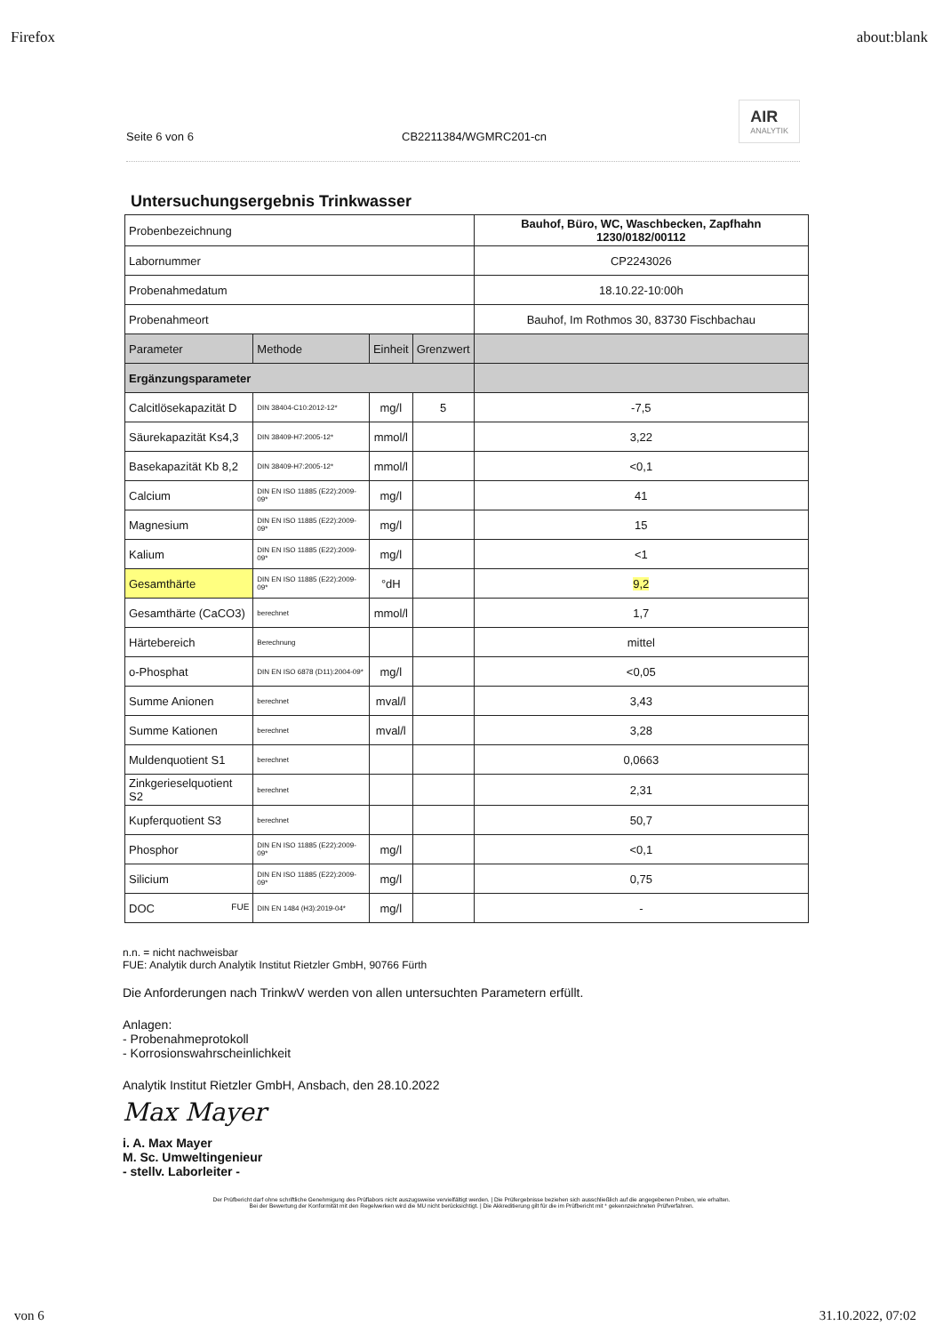Firefox about:blank
Seite 6 von 6 CB2211384/WGMRC201-cn
AIR
ANALYTIK
Untersuchungsergebnis Trinkwasser
| Probenbezeichnung | | | | Bauhof, Büro, WC, Waschbecken, Zapfhahn 1230/0182/00112 |
| Labornummer | | | | CP2243026 |
| Probenahmedatum | | | | 18.10.22-10:00h |
| Probenahmeort | | | | Bauhof, Im Rothmos 30, 83730 Fischbachau |
| Parameter | Methode | Einheit | Grenzwert | |
| Ergänzungsparameter | | | | |
| Calcitlösekapazität D | DIN 38404-C10:2012-12* | mg/l | 5 | -7,5 |
| Säurekapazität Ks4,3 | DIN 38409-H7:2005-12* | mmol/l | | 3,22 |
| Basekapazität Kb 8,2 | DIN 38409-H7:2005-12* | mmol/l | | <0,1 |
| Calcium | DIN EN ISO 11885 (E22):2009-09* | mg/l | | 41 |
| Magnesium | DIN EN ISO 11885 (E22):2009-09* | mg/l | | 15 |
| Kalium | DIN EN ISO 11885 (E22):2009-09* | mg/l | | <1 |
| Gesamthärte | DIN EN ISO 11885 (E22):2009-09* | °dH | | 9,2 |
| Gesamthärte (CaCO3) | berechnet | mmol/l | | 1,7 |
| Härtebereich | Berechnung | | | mittel |
| o-Phosphat | DIN EN ISO 6878 (D11):2004-09* | mg/l | | <0,05 |
| Summe Anionen | berechnet | mval/l | | 3,43 |
| Summe Kationen | berechnet | mval/l | | 3,28 |
| Muldenquotient S1 | berechnet | | | 0,0663 |
| Zinkgerieselquotient S2 | berechnet | | | 2,31 |
| Kupferquotient S3 | berechnet | | | 50,7 |
| Phosphor | DIN EN ISO 11885 (E22):2009-09* | mg/l | | <0,1 |
| Silicium | DIN EN ISO 11885 (E22):2009-09* | mg/l | | 0,75 |
| DOC FUE | DIN EN 1484 (H3):2019-04* | mg/l | | - |
n.n. = nicht nachweisbar
FUE: Analytik durch Analytik Institut Rietzler GmbH, 90766 Fürth
Die Anforderungen nach TrinkwV werden von allen untersuchten Parametern erfüllt.
Anlagen:
- Probenahmeprotokoll
- Korrosionswahrscheinlichkeit
Analytik Institut Rietzler GmbH, Ansbach, den 28.10.2022
Max Mayer
i. A. Max Mayer
M. Sc. Umweltingenieur
- stellv. Laborleiter -
Der Prüfbericht darf ohne schriftliche Genehmigung des Prüflabors nicht auszugsweise vervielfältigt werden. | Die Prüfergebnisse beziehen sich ausschließlich auf die angegebenen Proben, wie erhalten.
Bei der Bewertung der Konformität mit den Regelwerken wird die MU nicht berücksichtigt. | Die Akkreditierung gilt für die im Prüfbericht mit * gekennzeichneten Prüfverfahren.
von 6 31.10.2022, 07:02